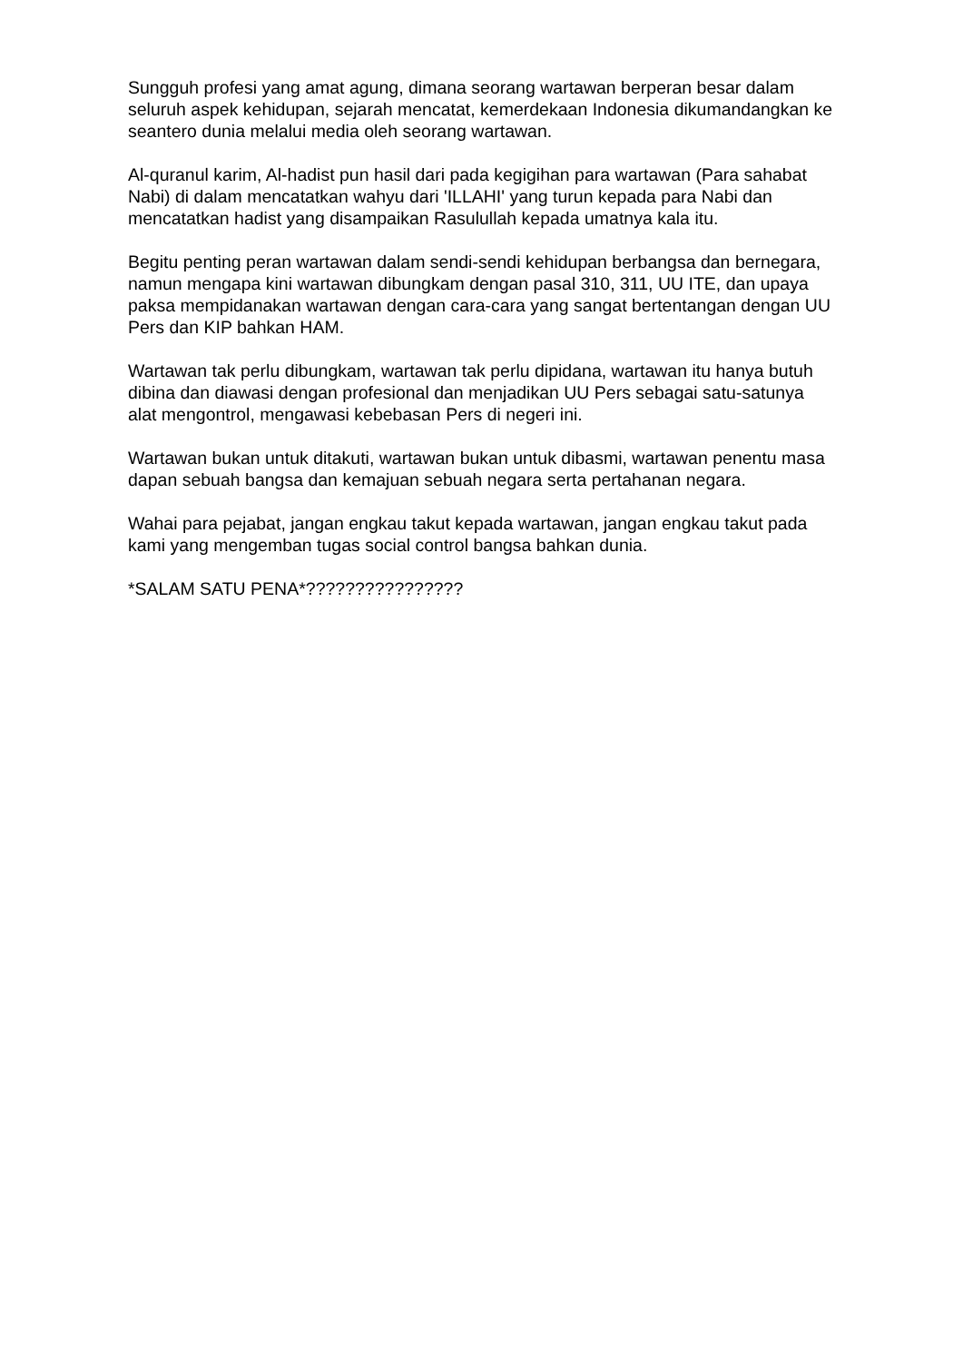Sungguh profesi yang amat agung, dimana seorang wartawan berperan besar dalam seluruh aspek kehidupan, sejarah mencatat, kemerdekaan Indonesia dikumandangkan ke seantero dunia melalui media oleh seorang wartawan.
Al-quranul karim, Al-hadist pun hasil dari pada kegigihan para wartawan (Para sahabat Nabi) di dalam mencatatkan wahyu dari 'ILLAHI' yang turun kepada para Nabi dan mencatatkan hadist yang disampaikan Rasulullah kepada umatnya kala itu.
Begitu penting peran wartawan dalam sendi-sendi kehidupan berbangsa dan bernegara, namun mengapa kini wartawan dibungkam dengan pasal 310, 311, UU ITE, dan upaya paksa mempidanakan wartawan dengan cara-cara yang sangat bertentangan dengan UU Pers dan KIP bahkan HAM.
Wartawan tak perlu dibungkam, wartawan tak perlu dipidana, wartawan itu hanya butuh dibina dan diawasi dengan profesional dan menjadikan UU Pers sebagai satu-satunya alat mengontrol, mengawasi kebebasan Pers di negeri ini.
Wartawan bukan untuk ditakuti, wartawan bukan untuk dibasmi, wartawan penentu masa dapan sebuah bangsa dan kemajuan sebuah negara serta pertahanan negara.
Wahai para pejabat, jangan engkau takut kepada wartawan, jangan engkau takut pada kami yang mengemban tugas social control bangsa bahkan dunia.
*SALAM SATU PENA*????????????????